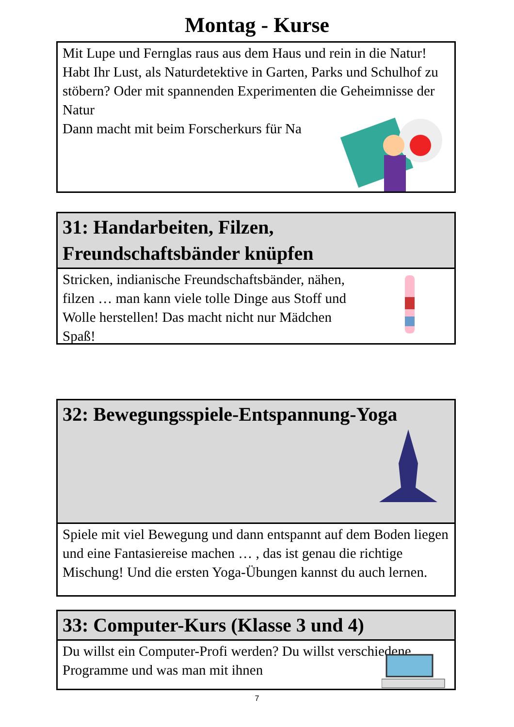Montag - Kurse
Mit Lupe und Fernglas raus aus dem Haus und rein in die Natur! Habt Ihr Lust, als Naturdetektive in Garten, Parks und Schulhof zu stöbern? Oder mit spannenden Experimenten die Geheimnisse der Natur
Dann macht mit beim Forscherkurs für Na
31: Handarbeiten, Filzen, Freundschaftsbänder knüpfen
Stricken, indianische Freundschaftsbänder, nähen, filzen … man kann viele tolle Dinge aus Stoff und Wolle herstellen! Das macht nicht nur Mädchen Spaß!
32: Bewegungsspiele-Entspannung-Yoga
Spiele mit viel Bewegung und dann entspannt auf dem Boden liegen und eine Fantasiereise machen … , das ist genau die richtige Mischung! Und die ersten Yoga-Übungen kannst du auch lernen.
33: Computer-Kurs (Klasse 3 und 4)
Du willst ein Computer-Profi werden? Du willst verschiedene Programme und was man mit ihnen
7